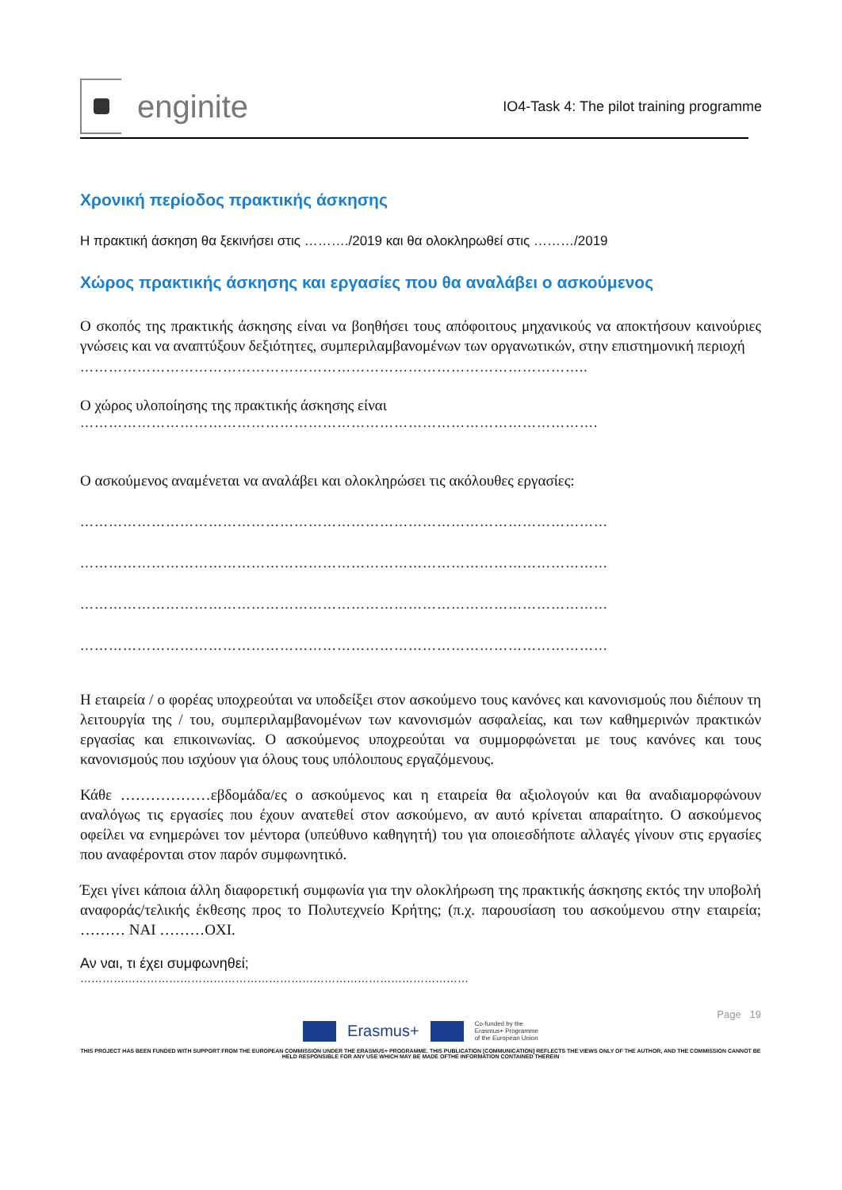enginite
IO4-Task 4: The pilot training programme
Χρονική περίοδος πρακτικής άσκησης
Η πρακτική άσκηση θα ξεκινήσει στις ………./2019 και θα ολοκληρωθεί στις ………/2019
Χώρος πρακτικής άσκησης και εργασίες που θα αναλάβει ο ασκούμενος
Ο σκοπός της πρακτικής άσκησης είναι να βοηθήσει τους απόφοιτους μηχανικούς να αποκτήσουν καινούριες γνώσεις και να αναπτύξουν δεξιότητες, συμπεριλαμβανομένων των οργανωτικών, στην επιστημονική περιοχή
……………………………………………………………………………………………..
Ο χώρος υλοποίησης της πρακτικής άσκησης είναι
……………………………………………………………………………………………….
Ο ασκούμενος αναμένεται να αναλάβει και ολοκληρώσει τις ακόλουθες εργασίες:
…………………………………………………………………………………………………
…………………………………………………………………………………………………
…………………………………………………………………………………………………
…………………………………………………………………………………………………
Η εταιρεία / ο φορέας υποχρεούται να υποδείξει στον ασκούμενο τους κανόνες και κανονισμούς που διέπουν τη λειτουργία της / του, συμπεριλαμβανομένων των κανονισμών ασφαλείας, και των καθημερινών πρακτικών εργασίας και επικοινωνίας. Ο ασκούμενος υποχρεούται να συμμορφώνεται με τους κανόνες και τους κανονισμούς που ισχύουν για όλους τους υπόλοιπους εργαζόμενους.
Κάθε ………………εβδομάδα/ες ο ασκούμενος και η εταιρεία θα αξιολογούν και θα αναδιαμορφώνουν αναλόγως τις εργασίες που έχουν ανατεθεί στον ασκούμενο, αν αυτό κρίνεται απαραίτητο. Ο ασκούμενος οφείλει να ενημερώνει τον μέντορα (υπεύθυνο καθηγητή) του για οποιεσδήποτε αλλαγές γίνουν στις εργασίες που αναφέρονται στον παρόν συμφωνητικό.
Έχει γίνει κάποια άλλη διαφορετική συμφωνία για την ολοκλήρωση της πρακτικής άσκησης εκτός την υποβολή αναφοράς/τελικής έκθεσης προς το Πολυτεχνείο Κρήτης; (π.χ. παρουσίαση του ασκούμενου στην εταιρεία; ……… ΝΑΙ ………ΟΧΙ.
Αν ναι, τι έχει συμφωνηθεί;
……………………………………………………………………………………………
Page 19
Erasmus+
Co-funded by the
Erasmus+ Programme
of the European Union
THIS PROJECT HAS BEEN FUNDED WITH SUPPORT FROM THE EUROPEAN COMMISSION UNDER THE ERASMUS+ PROGRAMME. THIS PUBLICATION [COMMUNICATION] REFLECTS THE VIEWS ONLY OF THE AUTHOR, AND THE COMMISSION CANNOT BE HELD RESPONSIBLE FOR ANY USE WHICH MAY BE MADE OFTHE INFORMATION CONTAINED THEREIN